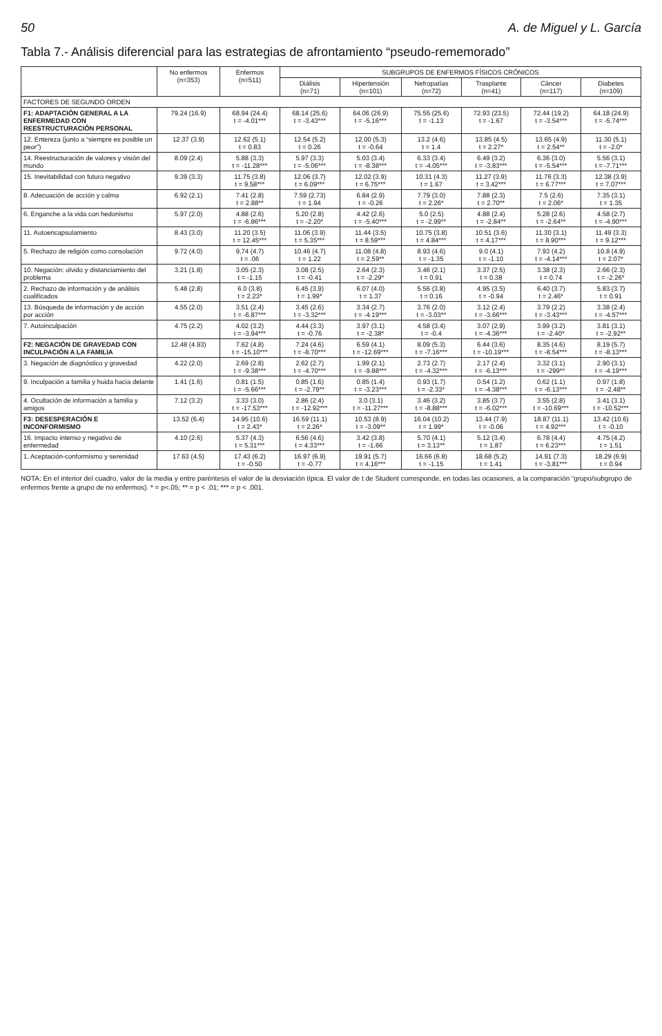50 A. de Miguel y L. García
Tabla 7.- Análisis diferencial para las estrategias de afrontamiento “pseudo-rememorado”
| | No enfermos (n=353) | Enfermos (n=511) | SUBGRUPOS DE ENFERMOS FÍSICOS CRÓNICOS | | | | | |
| --- | --- | --- | --- | --- | --- | --- | --- | --- |
| | | | Diálisis (n=71) | Hipertensión (n=101) | Nefropatías (n=72) | Trasplante (n=41) | Cáncer (n=117) | Diabetes (n=109) |
| FACTORES DE SEGUNDO ORDEN | | | | | | | | |
| F1: ADAPTACIÓN GENERAL A LA ENFERMEDAD CON REESTRUCTURACIÓN PERSONAL | 79.24 (16.9) | 68.94 (24.4) t = -4.01*** | 68.14 (25.6) t = -3.43*** | 64.06 (26.9) t = -5.16*** | 75.55 (25.6) t = -1.13 | 72.93 (23.5) t = -1.67 | 72.44 (19.2) t = -3.54*** | 64.18 (24.9) t = -5.74*** |
| 12. Entereza (junto a “siempre es posible un peor”) | 12.37 (3.9) | 12.62 (5.1) t = 0.83 | 12.54 (5.2) t = 0.26 | 12.00 (5.3) t = -0.64 | 13.2 (4.6) t = 1.4 | 13.85 (4.5) t = 2.27* | 13.65 (4.9) t = 2.54** | 11.30 (5.1) t = -2.0* |
| 14. Reestructuración de valores y visión del mundo | 8.09 (2.4) | 5.88 (3.3) t = -11.28*** | 5.97 (3.3) t = -5.06*** | 5.03 (3.4) t = -8.38*** | 6.33 (3.4) t = -4.05*** | 6.49 (3.2) t = -3.83*** | 6.36 (3.0) t = -5.54*** | 5.56 (3.1) t = -7.71*** |
| 15. Inevitabilidad con futuro negativo | 9.39 (3.3) | 11.75 (3.8) t = 9.58*** | 12.06 (3.7) t = 6.09*** | 12.02 (3.9) t = 6.75*** | 10.31 (4.3) t = 1.67 | 11.27 (3.9) t = 3.42*** | 11.76 (3.3) t = 6.77*** | 12.38 (3.9) t = 7.07*** |
| 8. Adecuación de acción y calma | 6.92 (2.1) | 7.41 (2.8) t = 2.88** | 7.59 (2.73) t = 1.94 | 6.84 (2.9) t = -0.26 | 7.79 (3.0) t = 2.26* | 7.88 (2.3) t = 2.70** | 7.5 (2.6) t = 2.06* | 7.35 (3.1) t = 1.35 |
| 6. Enganche a la vida con hedonismo | 5.97 (2.0) | 4.88 (2.6) t = -6.86*** | 5.20 (2.8) t = -2.20* | 4.42 (2.6) t = -5.40*** | 5.0 (2.5) t = -2.99** | 4.88 (2.4) t = -2.84** | 5.28 (2.6) t = -2.64** | 4.58 (2.7) t = -4.90*** |
| 11. Autoencapsulamiento | 8.43 (3.0) | 11.20 (3.5) t = 12.45*** | 11.06 (3.9) t = 5.35*** | 11.44 (3.5) t = 8.59*** | 10.75 (3.8) t = 4.84*** | 10.51 (3.6) t = 4.17*** | 11.30 (3.1) t = 8.90*** | 11.49 (3.3) t = 9.12*** |
| 5. Rechazo de religión como consolación | 9.72 (4.0) | 9.74 (4.7) t = .06 | 10.46 (4.7) t = 1.22 | 11.08 (4.8) t = 2.59** | 8.93 (4.6) t = -1.35 | 9.0 (4.1) t = -1.10 | 7.93 (4.2) t = -4.14*** | 10.8 (4.9) t = 2.07* |
| 10. Negación: olvido y distanciamiento del problema | 3.21 (1.8) | 3.05 (2.3) t = -1.15 | 3.08 (2.5) t = -0.41 | 2.64 (2.3) t = -2.29* | 3.46 (2.1) t = 0.91 | 3.37 (2.5) t = 0.38 | 3.38 (2.3) t = 0.74 | 2.66 (2.3) t = -2.26* |
| 2. Rechazo de información y de análisis cualificados | 5.48 (2.8) | 6.0 (3.8) t = 2.23* | 6.45 (3.9) t = 1.99* | 6.07 (4.0) t = 1.37 | 5.56 (3.8) t = 0.16 | 4.95 (3.5) t = -0.94 | 6.40 (3.7) t = 2.46* | 5.83 (3.7) t = 0.91 |
| 13. Búsqueda de información y de acción por acción | 4.55 (2.0) | 3.51 (2.4) t = -6.87*** | 3.45 (2.6) t = -3.32*** | 3.34 (2.7) t = -4.19*** | 3.76 (2.0) t = -3.03** | 3.12 (2.4) t = -3.66*** | 3.79 (2.2) t = -3.43*** | 3.38 (2.4) t = -4.57*** |
| 7. Autoinculpación | 4.75 (2.2) | 4.02 (3.2) t = -3.94*** | 4.44 (3.3) t = -0.76 | 3.97 (3.1) t = -2.38* | 4.58 (3.4) t = -0.4 | 3.07 (2.9) t = -4.36*** | 3.99 (3.2) t = -2.40* | 3.81 (3.1) t = -2.92** |
| F2: NEGACIÓN DE GRAVEDAD CON INCULPACIÓN A LA FAMILIA | 12.48 (4.93) | 7.62 (4.8) t = -15.10*** | 7.24 (4.6) t = -8.70*** | 6.59 (4.1) t = -12.69*** | 8.09 (5.3) t = -7.16*** | 6.44 (3.6) t = -10.19*** | 8.35 (4.6) t = -8.54*** | 8.19 (5.7) t = -8.13*** |
| 3. Negación de diagnóstico y gravedad | 4.22 (2.0) | 2.69 (2.8) t = -9.38*** | 2.62 (2.7) t = -4.70*** | 1.99 (2.1) t = -9.88*** | 2.73 (2.7) t = -4.32*** | 2.17 (2.4) t = -6.13*** | 3.32 (3.1) t = -299** | 2.90 (3.1) t = -4.19*** |
| 9. Inculpación a familia y huida hacia delante | 1.41 (1.6) | 0.81 (1.5) t = -5.66*** | 0.85 (1.6) t = -2.79** | 0.85 (1.4) t = -3.23*** | 0.93 (1.7) t = -2.33* | 0.54 (1.2) t = -4.38*** | 0.62 (1.1) t = -6.13*** | 0.97 (1.8) t = -2.48** |
| 4. Ocultación de información a familia y amigos | 7.12 (3.2) | 3.33 (3.0) t = -17.53*** | 2.86 (2.4) t = -12.92*** | 3.0 (3.1) t = -11.27*** | 3.46 (3.2) t = -8.88*** | 3.85 (3.7) t = -6.02*** | 3.55 (2.8) t = -10.69*** | 3.41 (3.1) t = -10.52*** |
| F3: DESESPERACIÓN E INCONFORMISMO | 13.52 (6.4) | 14.95 (10.6) t = 2.43* | 16.59 (11.1) t = 2.26* | 10.53 (8.9) t = -3.09** | 16.04 (10.2) t = 1.99* | 13.44 (7.9) t = -0.06 | 18.87 (11.1) t = 4.92*** | 13.42 (10.6) t = -0.10 |
| 16. Impacto intenso y negativo de enfermedad | 4.10 (2.6) | 5.37 (4.3) t = 5.31*** | 6.56 (4.6) t = 4.33*** | 3.42 (3.8) t = -1.66 | 5.70 (4.1) t = 3.13** | 5.12 (3.4) t = 1.87 | 6.78 (4.4) t = 6.23*** | 4.75 (4.2) t = 1.51 |
| 1. Aceptación-conformismo y serenidad | 17.63 (4.5) | 17.43 (6.2) t = -0.50 | 16.97 (6.9) t = -0.77 | 19.91 (5.7) t = 4.16*** | 16.66 (6.8) t = -1.15 | 18.68 (5.2) t = 1.41 | 14.91 (7.3) t = -3.81*** | 18.29 (6.9) t = 0.94 |
NOTA: En el interior del cuadro, valor de la media y entre paréntesis el valor de la desviación típica. El valor de t de Student corresponde, en todas las ocasiones, a la comparación “grupo/subgrupo de enfermos frente a grupo de no enfermos). * = p<.05; ** = p < .01; *** = p < .001.